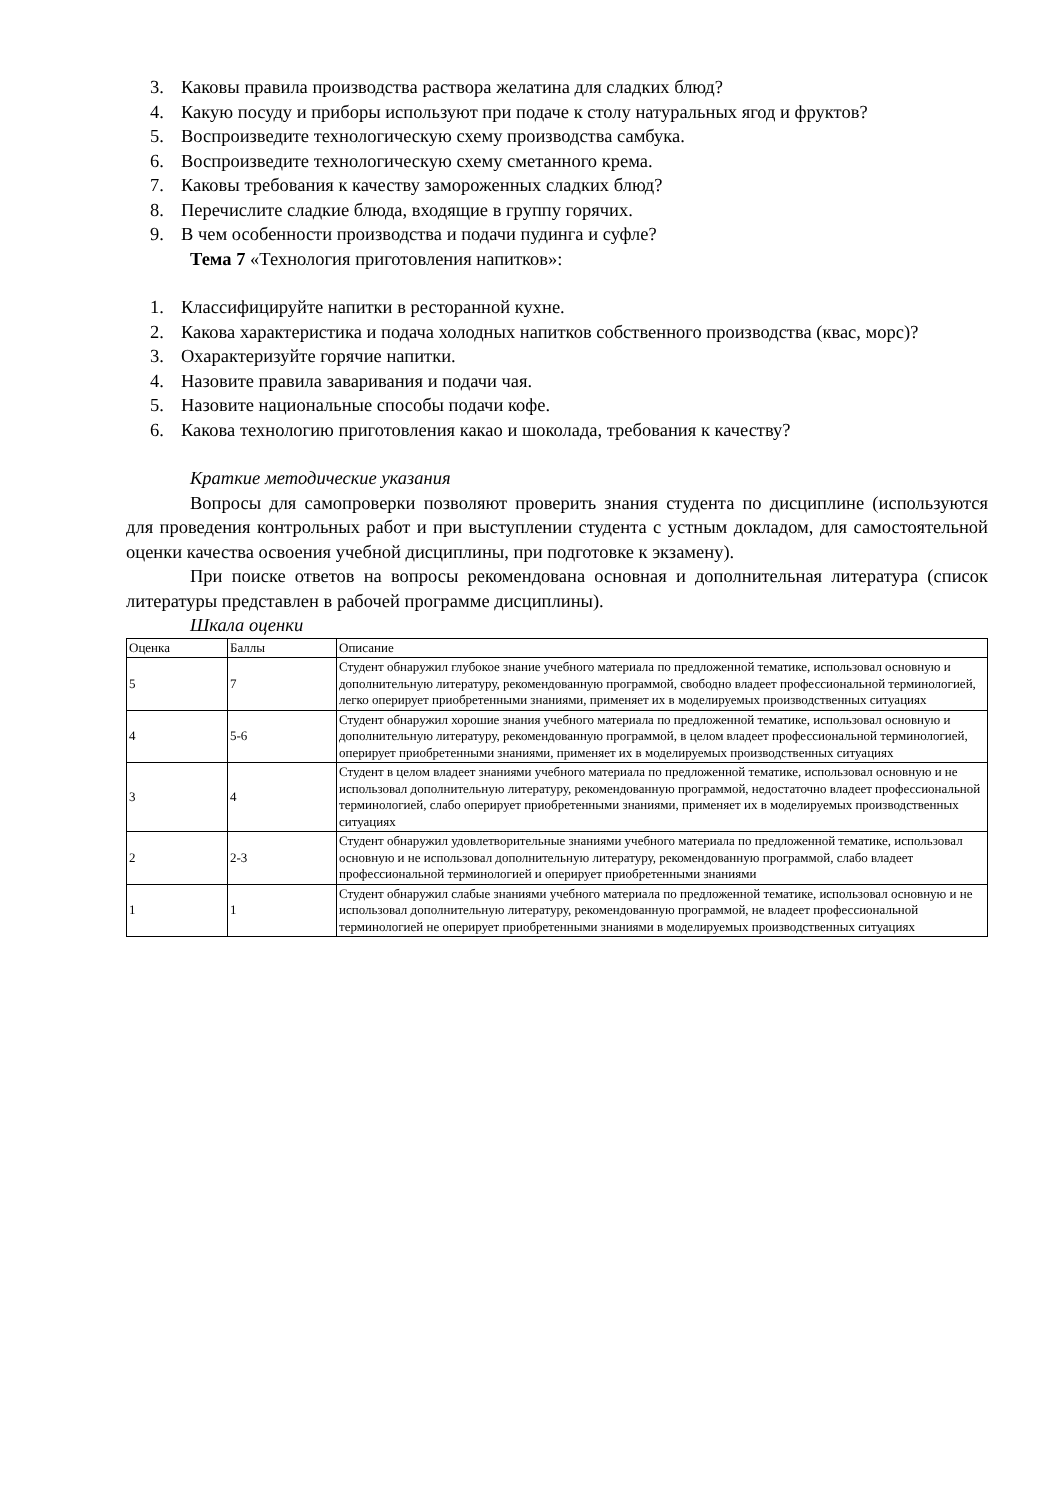3. Каковы правила производства раствора желатина для сладких блюд?
4. Какую посуду и приборы используют при подаче к столу натуральных ягод и фруктов?
5. Воспроизведите технологическую схему производства самбука.
6. Воспроизведите технологическую схему сметанного крема.
7. Каковы требования к качеству замороженных сладких блюд?
8. Перечислите сладкие блюда, входящие в группу горячих.
9. В чем особенности производства и подачи пудинга и суфле?
Тема 7 «Технология приготовления напитков»:
1. Классифицируйте напитки в ресторанной кухне.
2. Какова характеристика и подача холодных напитков собственного производства (квас, морс)?
3. Охарактеризуйте горячие напитки.
4. Назовите правила заваривания и подачи чая.
5. Назовите национальные способы подачи кофе.
6. Какова технологию приготовления какао и шоколада, требования к качеству?
Краткие методические указания
Вопросы для самопроверки позволяют проверить знания студента по дисциплине (используются для проведения контрольных работ и при выступлении студента с устным докладом, для самостоятельной оценки качества освоения учебной дисциплины, при подготовке к экзамену).
При поиске ответов на вопросы рекомендована основная и дополнительная литература (список литературы представлен в рабочей программе дисциплины).
Шкала оценки
| Оценка | Баллы | Описание |
| 5 | 7 | Студент обнаружил глубокое знание учебного материала по предложенной тематике, использовал основную и дополнительную литературу, рекомендованную программой, свободно владеет профессиональной терминологией, легко оперирует приобретенными знаниями, применяет их в моделируемых производственных ситуациях |
| 4 | 5-6 | Студент обнаружил хорошие знания учебного материала по предложенной тематике, использовал основную и дополнительную литературу, рекомендованную программой, в целом владеет профессиональной терминологией, оперирует приобретенными знаниями, применяет их в моделируемых производственных ситуациях |
| 3 | 4 | Студент в целом владеет знаниями учебного материала по предложенной тематике, использовал основную и не использовал дополнительную литературу, рекомендованную программой, недостаточно владеет профессиональной терминологией, слабо оперирует приобретенными знаниями, применяет их в моделируемых производственных ситуациях |
| 2 | 2-3 | Студент обнаружил удовлетворительные знаниями учебного материала по предложенной тематике, использовал основную и не использовал дополнительную литературу, рекомендованную программой, слабо владеет профессиональной терминологией и оперирует приобретенными знаниями |
| 1 | 1 | Студент обнаружил слабые знаниями учебного материала по предложенной тематике, использовал основную и не использовал дополнительную литературу, рекомендованную программой, не владеет профессиональной терминологией не оперирует приобретенными знаниями в моделируемых производственных ситуациях |